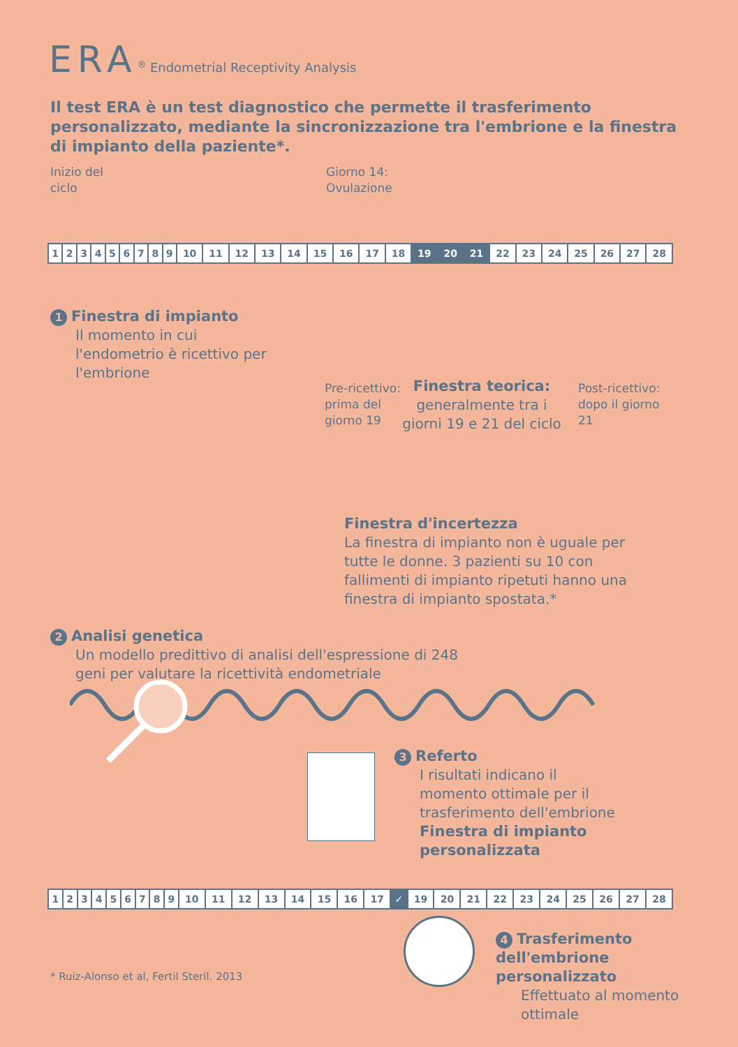ERA<sup>®</sup> Endometrial Receptivity Analysis
Il test ERA è un test diagnostico che permette il trasferimento personalizzato, mediante la sincronizzazione tra l'embrione e la finestra di impianto della paziente*.
Inizio del
ciclo
Giorno 14:
Ovulazione
| 1 | 2 | 3 | 4 | 5 | 6 | 7 | 8 | 9 | 10 | 11 | 12 | 13 | 14 | 15 | 16 | 17 | 18 | 19 | 20 | 21 | 22 | 23 | 24 | 25 | 26 | 27 | 28 |
1 Finestra di impianto
Il momento in cui l'endometrio è ricettivo per l'embrione
Pre-ricettivo:
prima del
giorno 19
Finestra teorica:
generalmente tra i giorni 19 e 21 del ciclo
Post-ricettivo:
dopo il giorno
21
Finestra d'incertezza
La finestra di impianto non è uguale per tutte le donne. 3 pazienti su 10 con fallimenti di impianto ripetuti hanno una finestra di impianto spostata.*
2 Analisi genetica
Un modello predittivo di analisi dell'espressione di 248 geni per valutare la ricettività endometriale
3 Referto
I risultati indicano il momento ottimale per il trasferimento dell'embrione
Finestra di impianto personalizzata
| 1 | 2 | 3 | 4 | 5 | 6 | 7 | 8 | 9 | 10 | 11 | 12 | 13 | 14 | 15 | 16 | 17 | ✓ | 19 | 20 | 21 | 22 | 23 | 24 | 25 | 26 | 27 | 28 |
* Ruiz-Alonso et al, Fertil Steril. 2013
4 Trasferimento dell'embrione personalizzato
Effettuato al momento ottimale